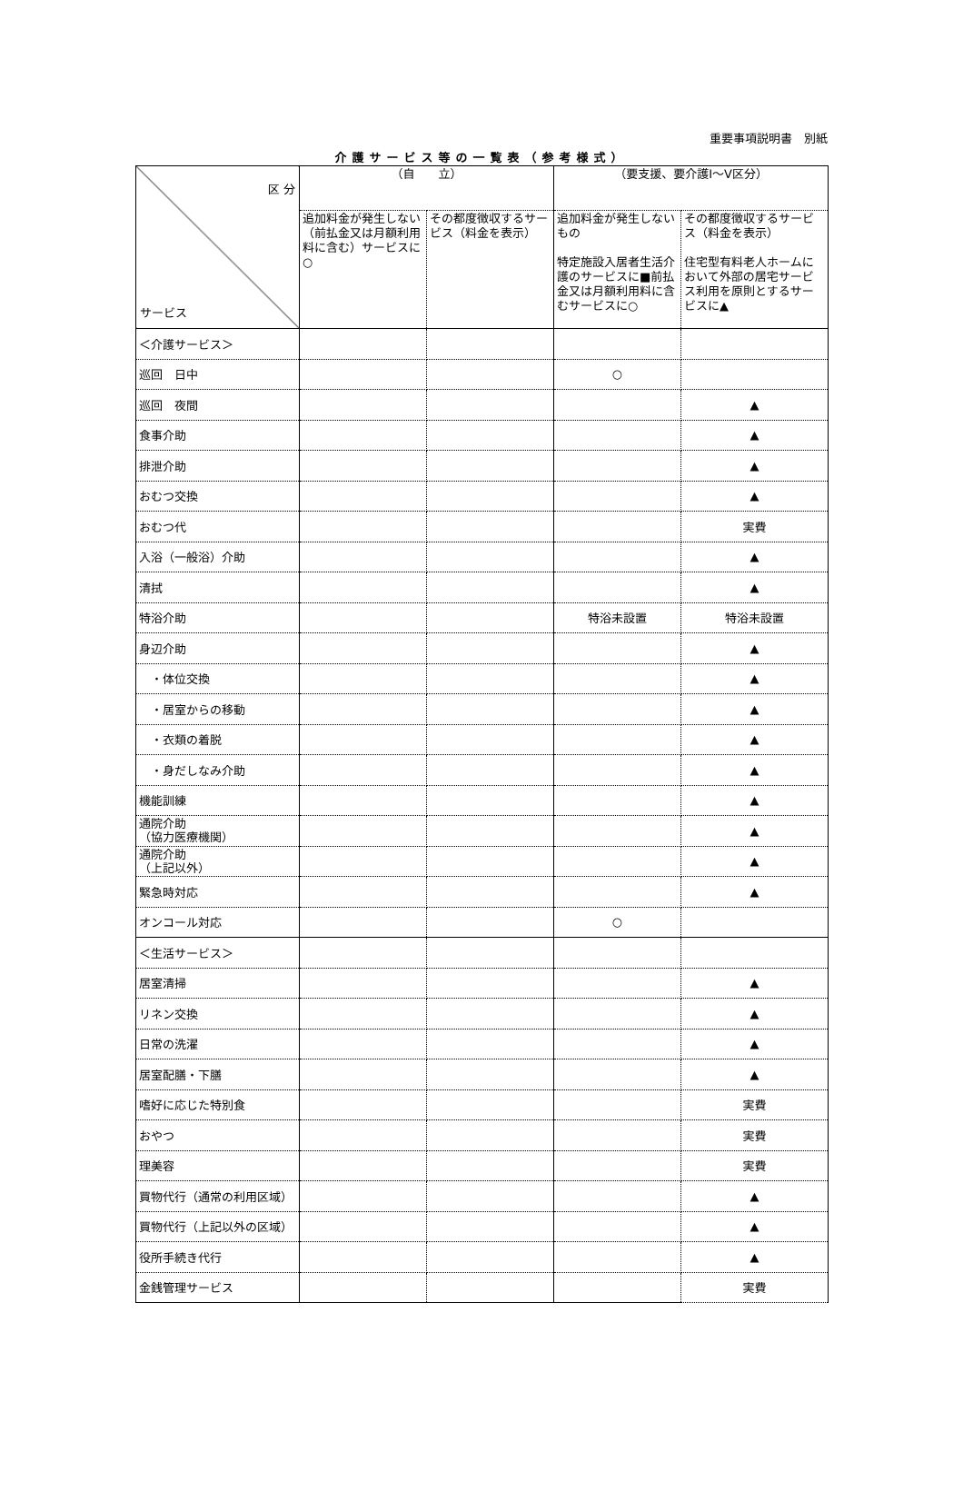重要事項説明書　別紙
介護サービス等の一覧表（参考様式）
| 区 分 サービス | （自 立） | | （要支援、要介護Ⅰ～Ⅴ区分） | |
| --- | --- | --- | --- | --- |
| | 追加料金が発生しない（前払金又は月額利用料に含む）サービスに○ | その都度徴収するサービス（料金を表示） | 追加料金が発生しないもの 特定施設入居者生活介護のサービスに■前払金又は月額利用料に含むサービスに○ | その都度徴収するサービス（料金を表示） 住宅型有料老人ホームにおいて外部の居宅サービス利用を原則とするサービスに▲ |
| ＜介護サービス＞ | | | | |
| 巡回 日中 | | | ○ | |
| 巡回 夜間 | | | | ▲ |
| 食事介助 | | | | ▲ |
| 排泄介助 | | | | ▲ |
| おむつ交換 | | | | ▲ |
| おむつ代 | | | | 実費 |
| 入浴（一般浴）介助 | | | | ▲ |
| 清拭 | | | | ▲ |
| 特浴介助 | | | 特浴未設置 | 特浴未設置 |
| 身辺介助 | | | | ▲ |
| ・体位交換 | | | | ▲ |
| ・居室からの移動 | | | | ▲ |
| ・衣類の着脱 | | | | ▲ |
| ・身だしなみ介助 | | | | ▲ |
| 機能訓練 | | | | ▲ |
| 通院介助 （協力医療機関） | | | | ▲ |
| 通院介助 （上記以外） | | | | ▲ |
| 緊急時対応 | | | | ▲ |
| オンコール対応 | | | ○ | |
| ＜生活サービス＞ | | | | |
| 居室清掃 | | | | ▲ |
| リネン交換 | | | | ▲ |
| 日常の洗濯 | | | | ▲ |
| 居室配膳・下膳 | | | | ▲ |
| 嗜好に応じた特別食 | | | | 実費 |
| おやつ | | | | 実費 |
| 理美容 | | | | 実費 |
| 買物代行（通常の利用区域） | | | | ▲ |
| 買物代行（上記以外の区域） | | | | ▲ |
| 役所手続き代行 | | | | ▲ |
| 金銭管理サービス | | | | 実費 |